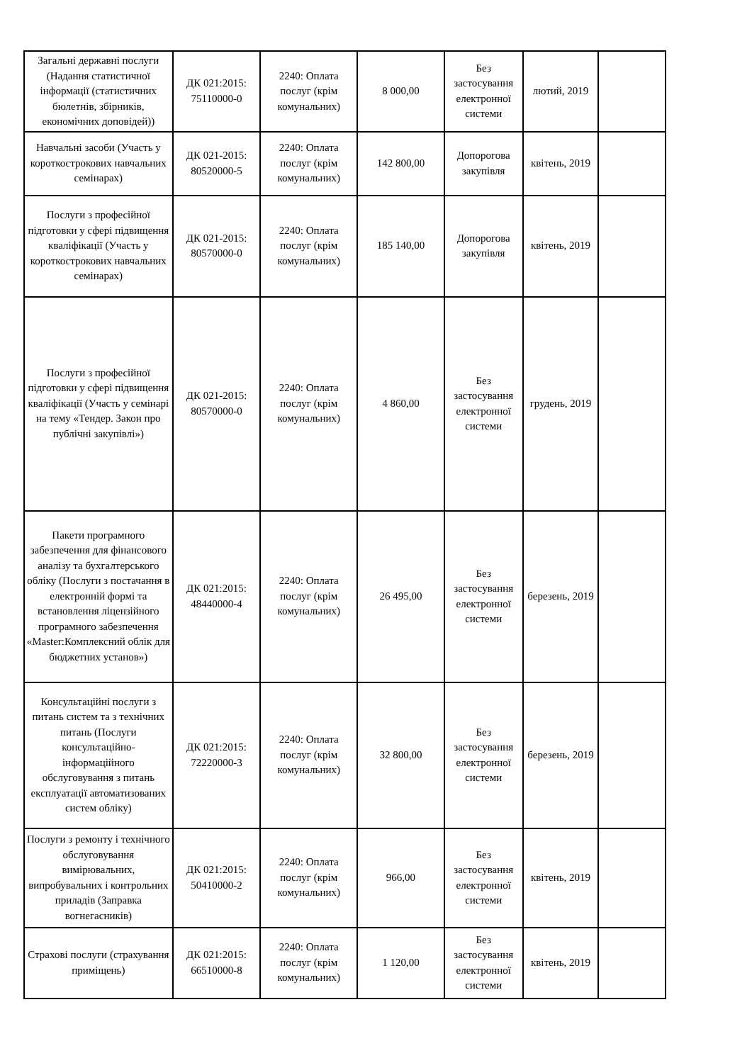| Загальні державні послуги (Надання статистичної інформації (статистичних бюлетнів, збірників, економічних доповідей)) | ДК 021:2015: 75110000-0 | 2240: Оплата послуг (крім комунальних) | 8 000,00 | Без застосування електронної системи | лютий, 2019 | |
| Навчальні засоби (Участь у короткострокових навчальних семінарах) | ДК 021-2015: 80520000-5 | 2240: Оплата послуг (крім комунальних) | 142 800,00 | Допорогова закупівля | квітень, 2019 | |
| Послуги з професійної підготовки у сфері підвищення кваліфікації (Участь у короткострокових навчальних семінарах) | ДК 021-2015: 80570000-0 | 2240: Оплата послуг (крім комунальних) | 185 140,00 | Допорогова закупівля | квітень, 2019 | |
| Послуги з професійної підготовки у сфері підвищення кваліфікації (Участь у семінарі на тему «Тендер. Закон про публічні закупівлі») | ДК 021-2015: 80570000-0 | 2240: Оплата послуг (крім комунальних) | 4 860,00 | Без застосування електронної системи | грудень, 2019 | |
| Пакети програмного забезпечення для фінансового аналізу та бухгалтерського обліку (Послуги з постачання в електронній формі та встановлення ліцензійного програмного забезпечення «Master:Комплексний облік для бюджетних установ») | ДК 021:2015: 48440000-4 | 2240: Оплата послуг (крім комунальних) | 26 495,00 | Без застосування електронної системи | березень, 2019 | |
| Консультаційні послуги з питань систем та з технічних питань (Послуги консультаційно-інформаційного обслуговування з питань експлуатації автоматизованих систем обліку) | ДК 021:2015: 72220000-3 | 2240: Оплата послуг (крім комунальних) | 32 800,00 | Без застосування електронної системи | березень, 2019 | |
| Послуги з ремонту і технічного обслуговування вимірювальних, випробувальних і контрольних приладів (Заправка вогнегасників) | ДК 021:2015: 50410000-2 | 2240: Оплата послуг (крім комунальних) | 966,00 | Без застосування електронної системи | квітень, 2019 | |
| Страхові послуги (страхування приміщень) | ДК 021:2015: 66510000-8 | 2240: Оплата послуг (крім комунальних) | 1 120,00 | Без застосування електронної системи | квітень, 2019 | |